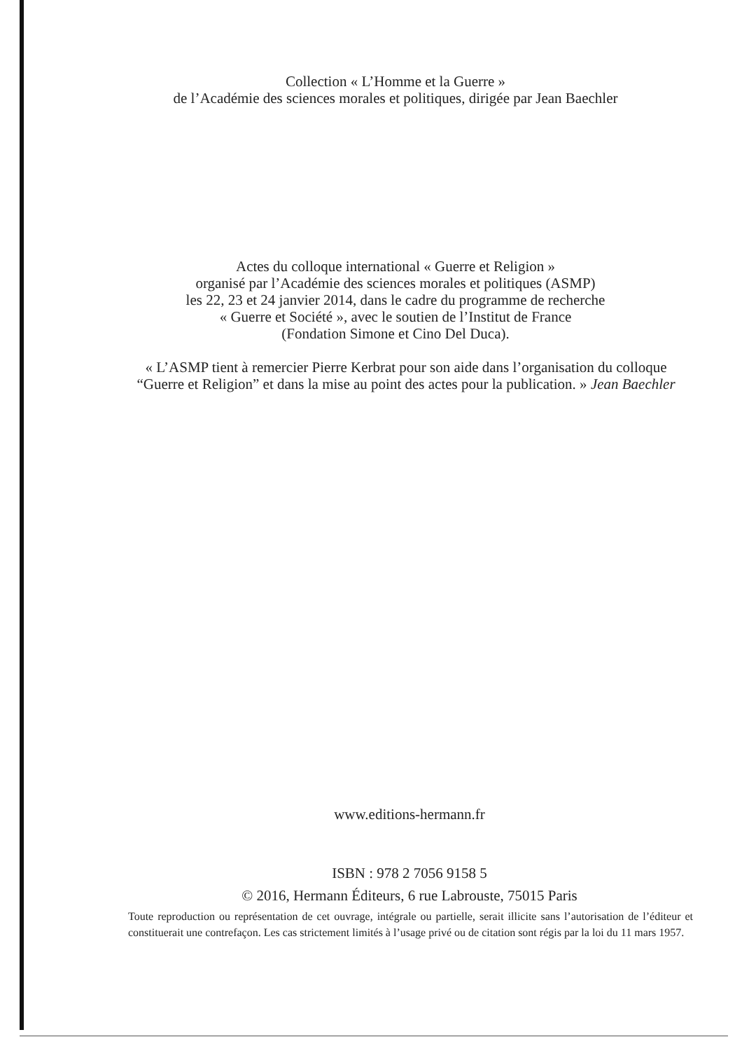Collection « L’Homme et la Guerre »
de l’Académie des sciences morales et politiques, dirigée par Jean Baechler
Actes du colloque international « Guerre et Religion »
organisé par l’Académie des sciences morales et politiques (ASMP)
les 22, 23 et 24 janvier 2014, dans le cadre du programme de recherche
« Guerre et Société », avec le soutien de l’Institut de France
(Fondation Simone et Cino Del Duca).
« L’ASMP tient à remercier Pierre Kerbrat pour son aide dans l’organisation du colloque
“Guerre et Religion” et dans la mise au point des actes pour la publication. » Jean Baechler
www.editions-hermann.fr
ISBN : 978 2 7056 9158 5
© 2016, Hermann Éditeurs, 6 rue Labrouste, 75015 Paris
Toute reproduction ou représentation de cet ouvrage, intégrale ou partielle, serait illicite sans l’autorisation de l’éditeur et constituerait une contrefaçon. Les cas strictement limités à l’usage privé ou de citation sont régis par la loi du 11 mars 1957.